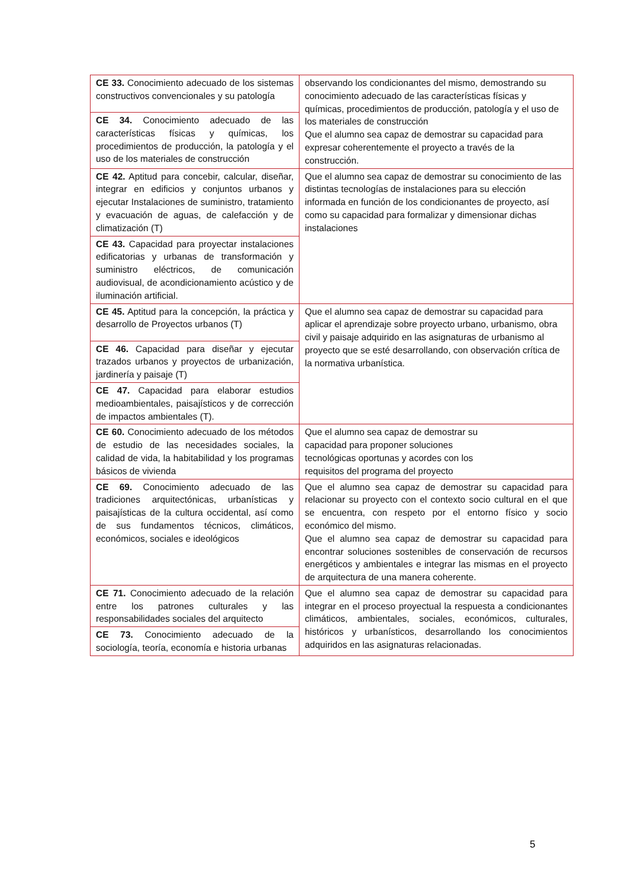| CE 33. Conocimiento adecuado de los sistemas constructivos convencionales y su patología | observando los condicionantes del mismo, demostrando su conocimiento adecuado de las características físicas y químicas, procedimientos de producción, patología y el uso de los materiales de construcción Que el alumno sea capaz de demostrar su capacidad para expresar coherentemente el proyecto a través de la construcción. |
| CE 34. Conocimiento adecuado de las características físicas y químicas, los procedimientos de producción, la patología y el uso de los materiales de construcción | |
| CE 42. Aptitud para concebir, calcular, diseñar, integrar en edificios y conjuntos urbanos y ejecutar Instalaciones de suministro, tratamiento y evacuación de aguas, de calefacción y de climatización (T) | Que el alumno sea capaz de demostrar su conocimiento de las distintas tecnologías de instalaciones para su elección informada en función de los condicionantes de proyecto, así como su capacidad para formalizar y dimensionar dichas instalaciones |
| CE 43. Capacidad para proyectar instalaciones edificatorias y urbanas de transformación y suministro eléctricos, de comunicación audiovisual, de acondicionamiento acústico y de iluminación artificial. | |
| CE 45. Aptitud para la concepción, la práctica y desarrollo de Proyectos urbanos (T) | Que el alumno sea capaz de demostrar su capacidad para aplicar el aprendizaje sobre proyecto urbano, urbanismo, obra civil y paisaje adquirido en las asignaturas de urbanismo al proyecto que se esté desarrollando, con observación crítica de la normativa urbanística. |
| CE 46. Capacidad para diseñar y ejecutar trazados urbanos y proyectos de urbanización, jardinería y paisaje (T) | |
| CE 47. Capacidad para elaborar estudios medioambientales, paisajísticos y de corrección de impactos ambientales (T). | |
| CE 60. Conocimiento adecuado de los métodos de estudio de las necesidades sociales, la calidad de vida, la habitabilidad y los programas básicos de vivienda | Que el alumno sea capaz de demostrar su capacidad para proponer soluciones tecnológicas oportunas y acordes con los requisitos del programa del proyecto |
| CE 69. Conocimiento adecuado de las tradiciones arquitectónicas, urbanísticas y paisajísticas de la cultura occidental, así como de sus fundamentos técnicos, climáticos, económicos, sociales e ideológicos | Que el alumno sea capaz de demostrar su capacidad para relacionar su proyecto con el contexto socio cultural en el que se encuentra, con respeto por el entorno físico y socio económico del mismo. Que el alumno sea capaz de demostrar su capacidad para encontrar soluciones sostenibles de conservación de recursos energéticos y ambientales e integrar las mismas en el proyecto de arquitectura de una manera coherente. |
| CE 71. Conocimiento adecuado de la relación entre los patrones culturales y las responsabilidades sociales del arquitecto | Que el alumno sea capaz de demostrar su capacidad para integrar en el proceso proyectual la respuesta a condicionantes climáticos, ambientales, sociales, económicos, culturales, históricos y urbanísticos, desarrollando los conocimientos adquiridos en las asignaturas relacionadas. |
| CE 73. Conocimiento adecuado de la sociología, teoría, economía e historia urbanas | |
5